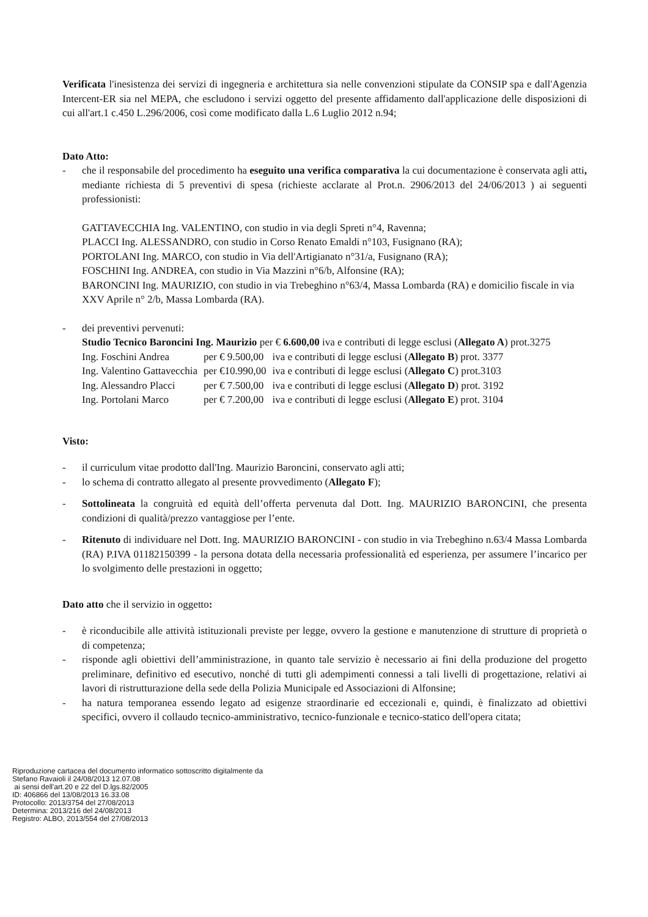Verificata l'inesistenza dei servizi di ingegneria e architettura sia nelle convenzioni stipulate da CONSIP spa e dall'Agenzia Intercent-ER sia nel MEPA, che escludono i servizi oggetto del presente affidamento dall'applicazione delle disposizioni di cui all'art.1 c.450 L.296/2006, così come modificato dalla L.6 Luglio 2012 n.94;
Dato Atto:
- che il responsabile del procedimento ha eseguito una verifica comparativa la cui documentazione è conservata agli atti, mediante richiesta di 5 preventivi di spesa (richieste acclarate al Prot.n. 2906/2013 del 24/06/2013 ) ai seguenti professionisti:
GATTAVECCHIA Ing. VALENTINO, con studio in via degli Spreti n°4, Ravenna;
PLACCI Ing. ALESSANDRO, con studio in Corso Renato Emaldi n°103, Fusignano (RA);
PORTOLANI Ing. MARCO, con studio in Via dell'Artigianato n°31/a, Fusignano (RA);
FOSCHINI Ing. ANDREA, con studio in Via Mazzini n°6/b, Alfonsine (RA);
BARONCINI Ing. MAURIZIO, con studio in via Trebeghino n°63/4, Massa Lombarda (RA) e domicilio fiscale in via XXV Aprile n° 2/b, Massa Lombarda (RA).
- dei preventivi pervenuti:
Studio Tecnico Baroncini Ing. Maurizio per € 6.600,00 iva e contributi di legge esclusi (Allegato A) prot.3275
| Ing. Foschini Andrea | per € 9.500,00 | iva e contributi di legge esclusi ( Allegato B ) prot. 3377 |
| Ing. Valentino Gattavecchia | per €10.990,00 | iva e contributi di legge esclusi ( Allegato C ) prot.3103 |
| Ing. Alessandro Placci | per € 7.500,00 | iva e contributi di legge esclusi ( Allegato D ) prot. 3192 |
| Ing. Portolani Marco | per € 7.200,00 | iva e contributi di legge esclusi ( Allegato E ) prot. 3104 |
Visto:
- il curriculum vitae prodotto dall'Ing. Maurizio Baroncini, conservato agli atti;
- lo schema di contratto allegato al presente provvedimento (Allegato F);
- Sottolineata la congruità ed equità dell’offerta pervenuta dal Dott. Ing. MAURIZIO BARONCINI, che presenta condizioni di qualità/prezzo vantaggiose per l’ente.
- Ritenuto di individuare nel Dott. Ing. MAURIZIO BARONCINI - con studio in via Trebeghino n.63/4 Massa Lombarda (RA) P.IVA 01182150399 - la persona dotata della necessaria professionalità ed esperienza, per assumere l’incarico per lo svolgimento delle prestazioni in oggetto;
Dato atto che il servizio in oggetto:
- è riconducibile alle attività istituzionali previste per legge, ovvero la gestione e manutenzione di strutture di proprietà o di competenza;
- risponde agli obiettivi dell’amministrazione, in quanto tale servizio è necessario ai fini della produzione del progetto preliminare, definitivo ed esecutivo, nonché di tutti gli adempimenti connessi a tali livelli di progettazione, relativi ai lavori di ristrutturazione della sede della Polizia Municipale ed Associazioni di Alfonsine;
- ha natura temporanea essendo legato ad esigenze straordinarie ed eccezionali e, quindi, è finalizzato ad obiettivi specifici, ovvero il collaudo tecnico-amministrativo, tecnico-funzionale e tecnico-statico dell'opera citata;
Riproduzione cartacea del documento informatico sottoscritto digitalmente da
Stefano Ravaioli il 24/08/2013 12.07.08
ai sensi dell'art.20 e 22 del D.lgs.82/2005
ID: 406866 del 13/08/2013 16.33.08
Protocollo: 2013/3754 del 27/08/2013
Determina: 2013/216 del 24/08/2013
Registro: ALBO, 2013/554 del 27/08/2013